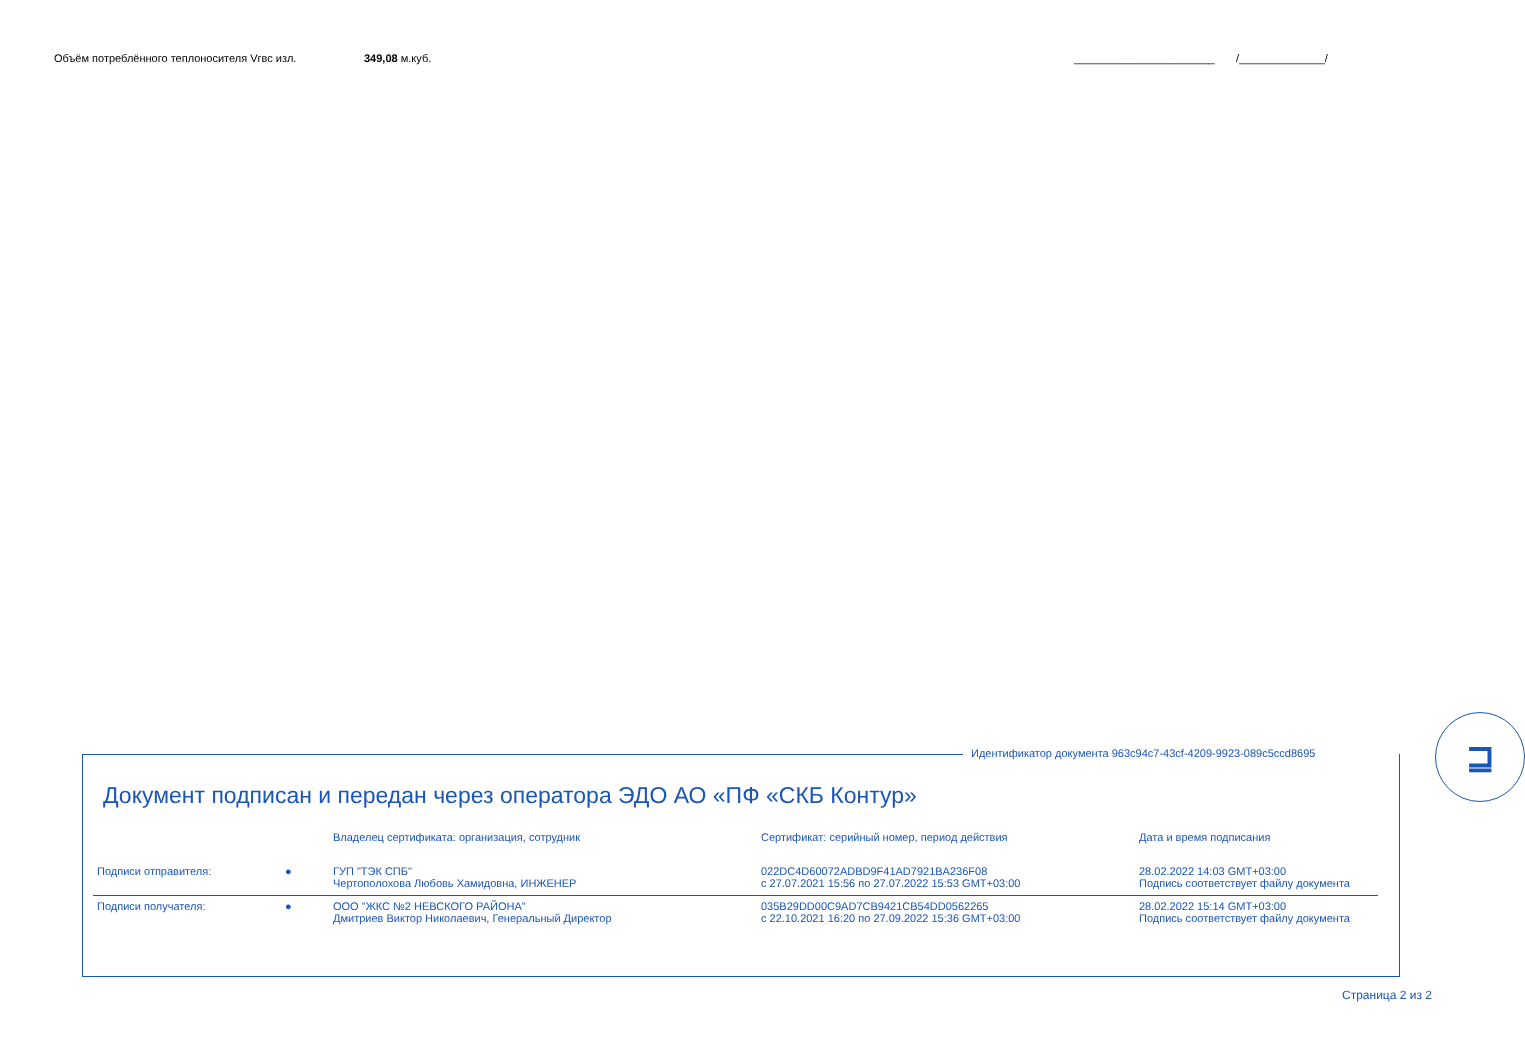Объём потреблённого теплоносителя Vгвс изл. 349,08 м.куб. _______________________ /______________/
Идентификатор документа 963c94c7-43cf-4209-9923-089c5ccd8695
⊒
Документ подписан и передан через оператора ЭДО АО «ПФ «СКБ Контур»
| | | Владелец сертификата: организация, сотрудник | Сертификат: серийный номер, период действия | Дата и время подписания |
| --- | --- | --- | --- | --- |
| Подписи отправителя: | ● | ГУП "ТЭК СПБ" Чертополохова Любовь Хамидовна, ИНЖЕНЕР | 022DC4D60072ADBD9F41AD7921BA236F08 с 27.07.2021 15:56 по 27.07.2022 15:53 GMT+03:00 | 28.02.2022 14:03 GMT+03:00 Подпись соответствует файлу документа |
| Подписи получателя: | ● | ООО "ЖКС №2 НЕВСКОГО РАЙОНА" Дмитриев Виктор Николаевич, Генеральный Директор | 035B29DD00C9AD7CB9421CB54DD0562265 с 22.10.2021 16:20 по 27.09.2022 15:36 GMT+03:00 | 28.02.2022 15:14 GMT+03:00 Подпись соответствует файлу документа |
Страница 2 из 2